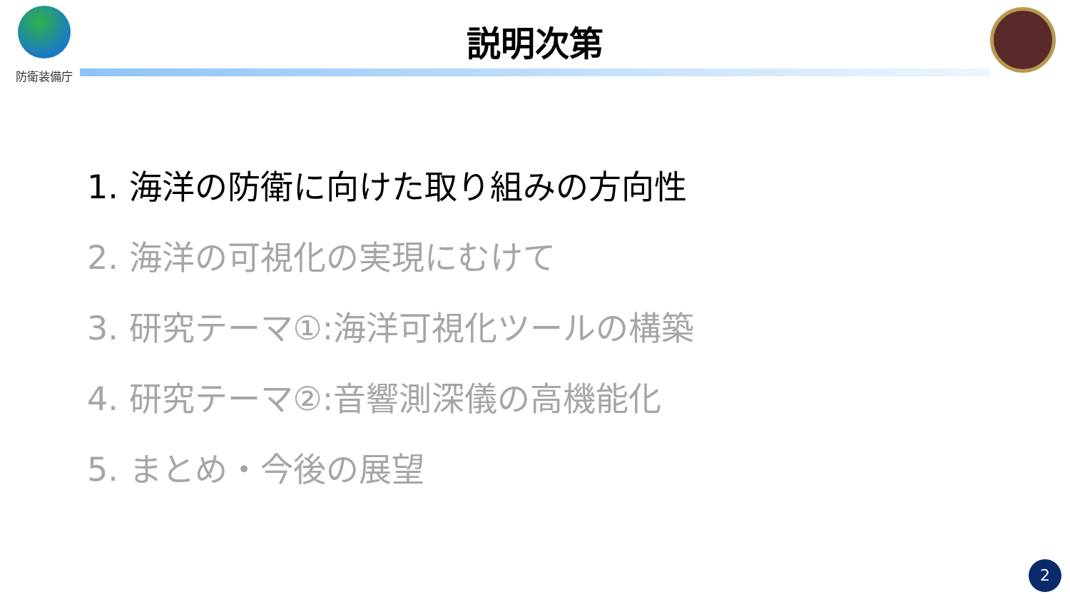防衛装備庁
説明次第
1. 海洋の防衛に向けた取り組みの方向性
2. 海洋の可視化の実現にむけて
3. 研究テーマ①:海洋可視化ツールの構築
4. 研究テーマ②:音響測深儀の高機能化
5. まとめ・今後の展望
2